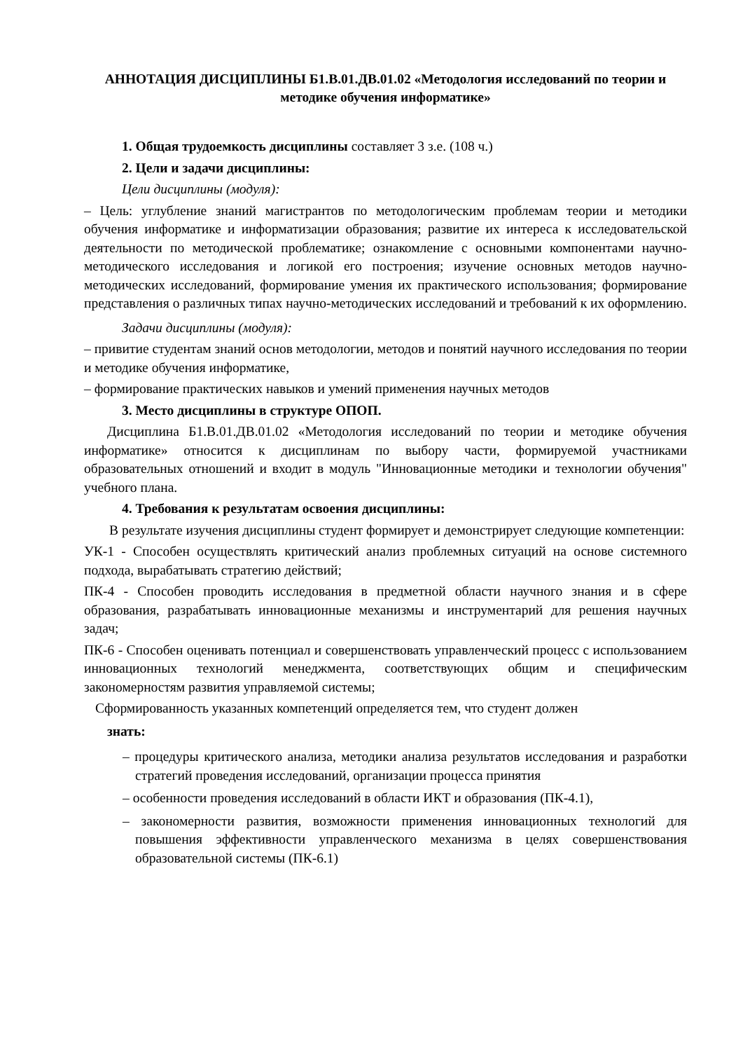АННОТАЦИЯ ДИСЦИПЛИНЫ Б1.В.01.ДВ.01.02 «Методология исследований по теории и методике обучения информатике»
1. Общая трудоемкость дисциплины составляет 3 з.е. (108 ч.)
2. Цели и задачи дисциплины:
Цели дисциплины (модуля):
– Цель: углубление знаний магистрантов по методологическим проблемам теории и методики обучения информатике и информатизации образования; развитие их интереса к исследовательской деятельности по методической проблематике; ознакомление с основными компонентами научно-методического исследования и логикой его построения; изучение основных методов научно-методических исследований, формирование умения их практического использования; формирование представления о различных типах научно-методических исследований и требований к их оформлению.
Задачи дисциплины (модуля):
– привитие студентам знаний основ методологии, методов и понятий научного исследования по теории и методике обучения информатике,
– формирование практических навыков и умений применения научных методов
3. Место дисциплины в структуре ОПОП.
Дисциплина Б1.В.01.ДВ.01.02 «Методология исследований по теории и методике обучения информатике» относится к дисциплинам по выбору части, формируемой участниками образовательных отношений и входит в модуль "Инновационные методики и технологии обучения" учебного плана.
4. Требования к результатам освоения дисциплины:
В результате изучения дисциплины студент формирует и демонстрирует следующие компетенции:
УК-1 - Способен осуществлять критический анализ проблемных ситуаций на основе системного подхода, вырабатывать стратегию действий;
ПК-4 - Способен проводить исследования в предметной области научного знания и в сфере образования, разрабатывать инновационные механизмы и инструментарий для решения научных задач;
ПК-6 - Способен оценивать потенциал и совершенствовать управленческий процесс с использованием инновационных технологий менеджмента, соответствующих общим и специфическим закономерностям развития управляемой системы;
Сформированность указанных компетенций определяется тем, что студент должен
знать:
– процедуры критического анализа, методики анализа результатов исследования и разработки стратегий проведения исследований, организации процесса принятия
– особенности проведения исследований в области ИКТ и образования (ПК-4.1),
– закономерности развития, возможности применения инновационных технологий для повышения эффективности управленческого механизма в целях совершенствования образовательной системы (ПК-6.1)